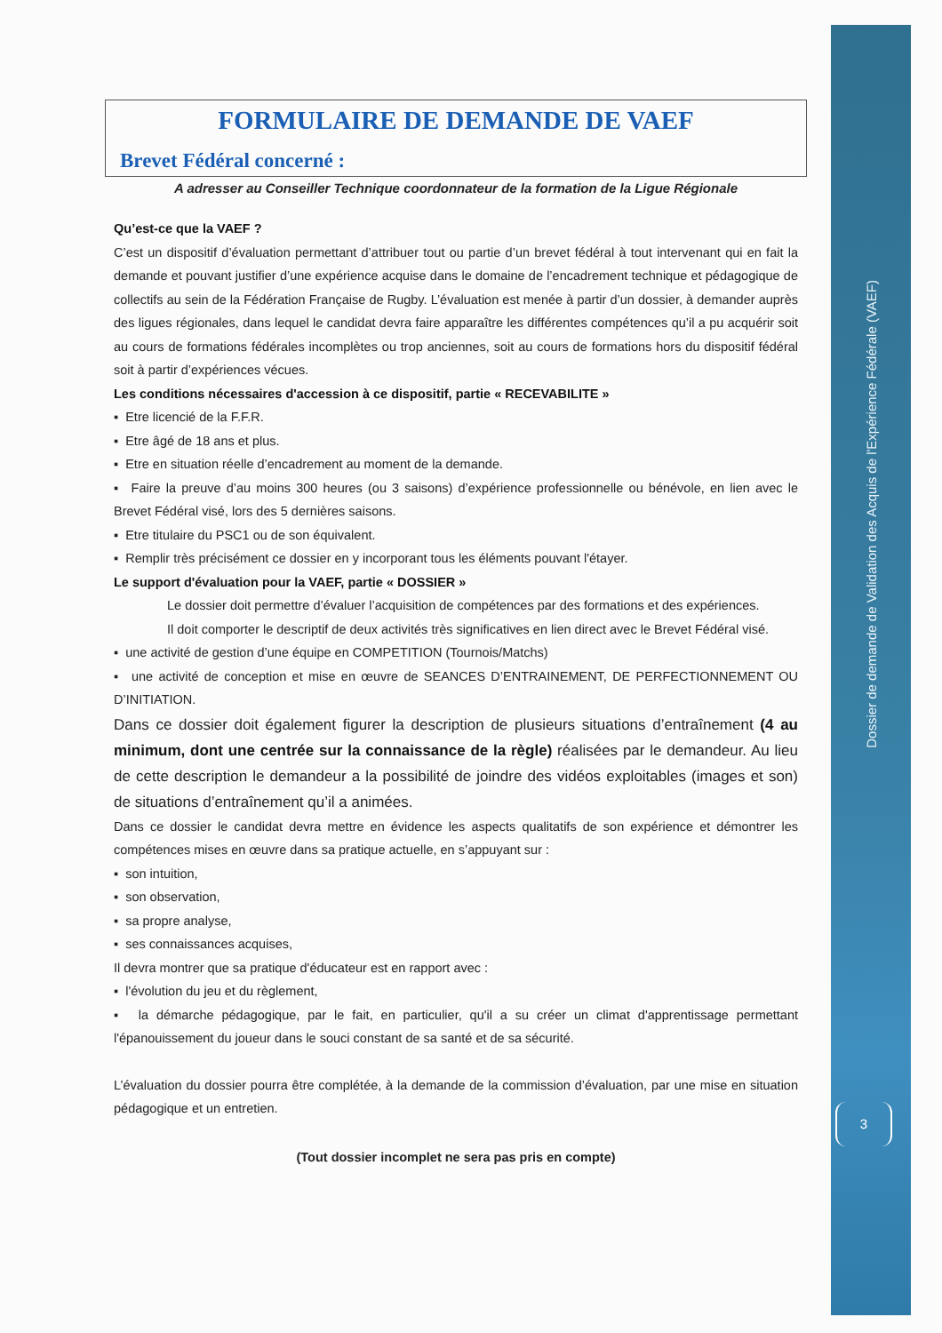Dossier de demande de Validation des Acquis de l'Expérience Fédérale (VAEF)
3
FORMULAIRE DE DEMANDE DE VAEF
Brevet Fédéral concerné :
A adresser au Conseiller Technique coordonnateur de la formation de la Ligue Régionale
Qu’est-ce que la VAEF ?
C’est un dispositif d’évaluation permettant d’attribuer tout ou partie d’un brevet fédéral à tout intervenant qui en fait la demande et pouvant justifier d’une expérience acquise dans le domaine de l’encadrement technique et pédagogique de collectifs au sein de la Fédération Française de Rugby. L’évaluation est menée à partir d’un dossier, à demander auprès des ligues régionales, dans lequel le candidat devra faire apparaître les différentes compétences qu’il a pu acquérir soit au cours de formations fédérales incomplètes ou trop anciennes, soit au cours de formations hors du dispositif fédéral soit à partir d’expériences vécues.
Les conditions nécessaires d'accession à ce dispositif, partie « RECEVABILITE »
▪ Etre licencié de la F.F.R.
▪ Etre âgé de 18 ans et plus.
▪ Etre en situation réelle d’encadrement au moment de la demande.
▪ Faire la preuve d’au moins 300 heures (ou 3 saisons) d’expérience professionnelle ou bénévole, en lien avec le Brevet Fédéral visé, lors des 5 dernières saisons.
▪ Etre titulaire du PSC1 ou de son équivalent.
▪ Remplir très précisément ce dossier en y incorporant tous les éléments pouvant l'étayer.
Le support d'évaluation pour la VAEF, partie « DOSSIER »
Le dossier doit permettre d’évaluer l’acquisition de compétences par des formations et des expériences.
Il doit comporter le descriptif de deux activités très significatives en lien direct avec le Brevet Fédéral visé.
▪ une activité de gestion d’une équipe en COMPETITION (Tournois/Matchs)
▪ une activité de conception et mise en œuvre de SEANCES D’ENTRAINEMENT, DE PERFECTIONNEMENT OU D’INITIATION.
Dans ce dossier doit également figurer la description de plusieurs situations d’entraînement (4 au minimum, dont une centrée sur la connaissance de la règle) réalisées par le demandeur. Au lieu de cette description le demandeur a la possibilité de joindre des vidéos exploitables (images et son) de situations d’entraînement qu’il a animées.
Dans ce dossier le candidat devra mettre en évidence les aspects qualitatifs de son expérience et démontrer les compétences mises en œuvre dans sa pratique actuelle, en s’appuyant sur :
▪ son intuition,
▪ son observation,
▪ sa propre analyse,
▪ ses connaissances acquises,
Il devra montrer que sa pratique d'éducateur est en rapport avec :
▪ l'évolution du jeu et du règlement,
▪ la démarche pédagogique, par le fait, en particulier, qu'il a su créer un climat d'apprentissage permettant l'épanouissement du joueur dans le souci constant de sa santé et de sa sécurité.
L’évaluation du dossier pourra être complétée, à la demande de la commission d’évaluation, par une mise en situation pédagogique et un entretien.
(Tout dossier incomplet ne sera pas pris en compte)